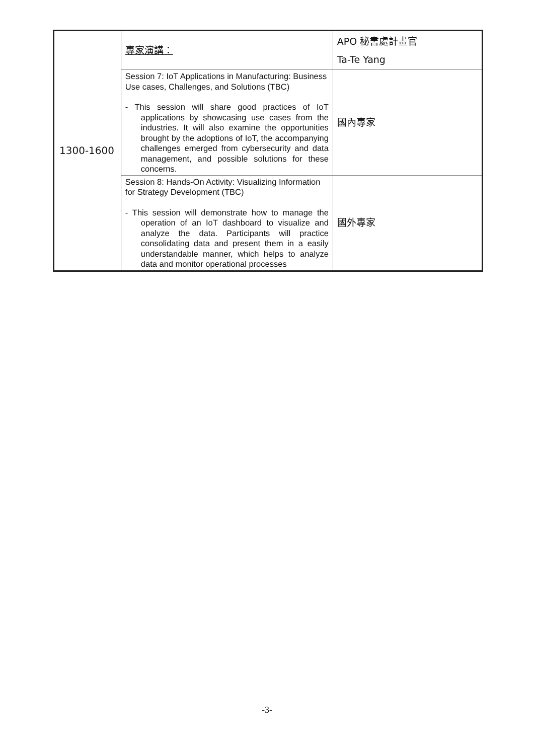| 1300-1600 | 專家演講： | APO 秘書處計畫官 Ta-Te Yang |
| | Session 7: IoT Applications in Manufacturing: Business Use cases, Challenges, and Solutions (TBC) - This session will share good practices of IoT applications by showcasing use cases from the industries. It will also examine the opportunities brought by the adoptions of IoT, the accompanying challenges emerged from cybersecurity and data management, and possible solutions for these concerns. | 國內專家 |
| | Session 8: Hands-On Activity: Visualizing Information for Strategy Development (TBC) - This session will demonstrate how to manage the operation of an IoT dashboard to visualize and analyze the data. Participants will practice consolidating data and present them in a easily understandable manner, which helps to analyze data and monitor operational processes | 國外專家 |
-3-